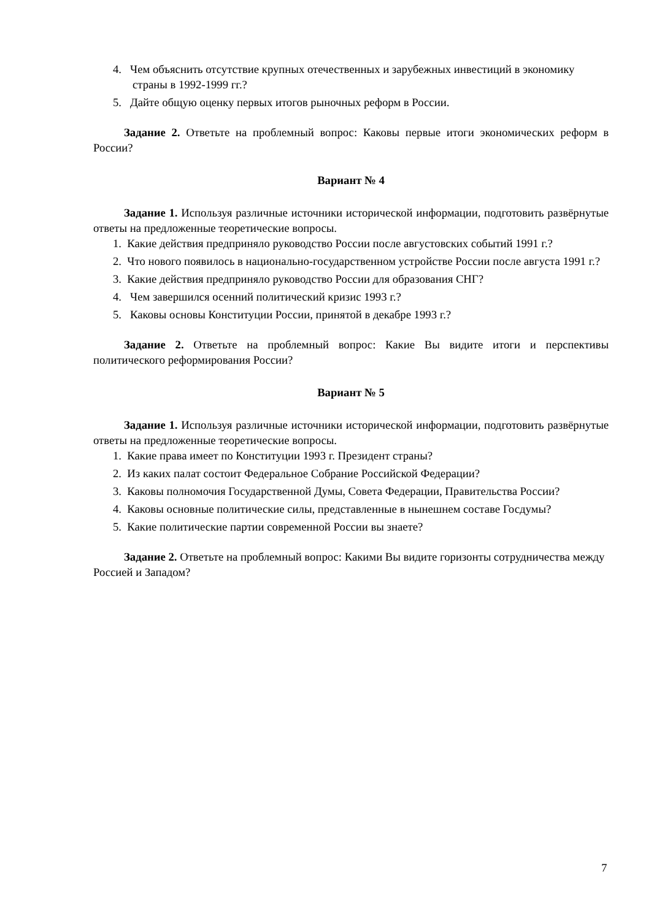4. Чем объяснить отсутствие крупных отечественных и зарубежных инвестиций в экономику страны в 1992-1999 гг.?
5. Дайте общую оценку первых итогов рыночных реформ в России.
Задание 2. Ответьте на проблемный вопрос: Каковы первые итоги экономических реформ в России?
Вариант № 4
Задание 1. Используя различные источники исторической информации, подготовить развёрнутые ответы на предложенные теоретические вопросы.
1. Какие действия предприняло руководство России после августовских событий 1991 г.?
2. Что нового появилось в национально-государственном устройстве России после августа 1991 г.?
3. Какие действия предприняло руководство России для образования СНГ?
4. Чем завершился осенний политический кризис 1993 г.?
5. Каковы основы Конституции России, принятой в декабре 1993 г.?
Задание 2. Ответьте на проблемный вопрос: Какие Вы видите итоги и перспективы политического реформирования России?
Вариант № 5
Задание 1. Используя различные источники исторической информации, подготовить развёрнутые ответы на предложенные теоретические вопросы.
1. Какие права имеет по Конституции 1993 г. Президент страны?
2. Из каких палат состоит Федеральное Собрание Российской Федерации?
3. Каковы полномочия Государственной Думы, Совета Федерации, Правительства России?
4. Каковы основные политические силы, представленные в нынешнем составе Госдумы?
5. Какие политические партии современной России вы знаете?
Задание 2. Ответьте на проблемный вопрос: Какими Вы видите горизонты сотрудничества между Россией и Западом?
7